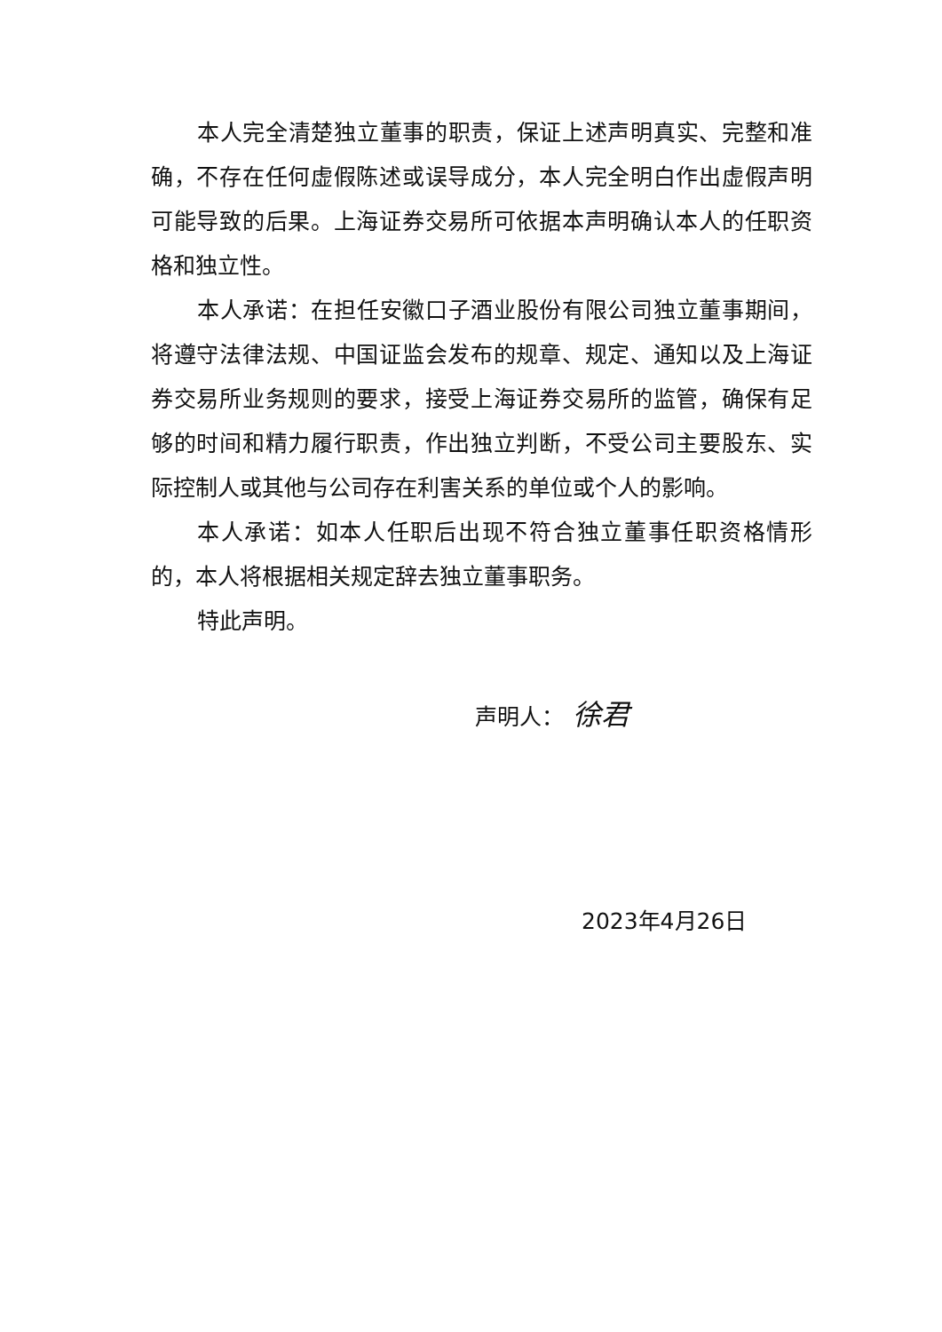本人完全清楚独立董事的职责，保证上述声明真实、完整和准确，不存在任何虚假陈述或误导成分，本人完全明白作出虚假声明可能导致的后果。上海证券交易所可依据本声明确认本人的任职资格和独立性。
本人承诺：在担任安徽口子酒业股份有限公司独立董事期间，将遵守法律法规、中国证监会发布的规章、规定、通知以及上海证券交易所业务规则的要求，接受上海证券交易所的监管，确保有足够的时间和精力履行职责，作出独立判断，不受公司主要股东、实际控制人或其他与公司存在利害关系的单位或个人的影响。
本人承诺：如本人任职后出现不符合独立董事任职资格情形的，本人将根据相关规定辞去独立董事职务。
特此声明。
声明人： 徐君
2023年4月26日